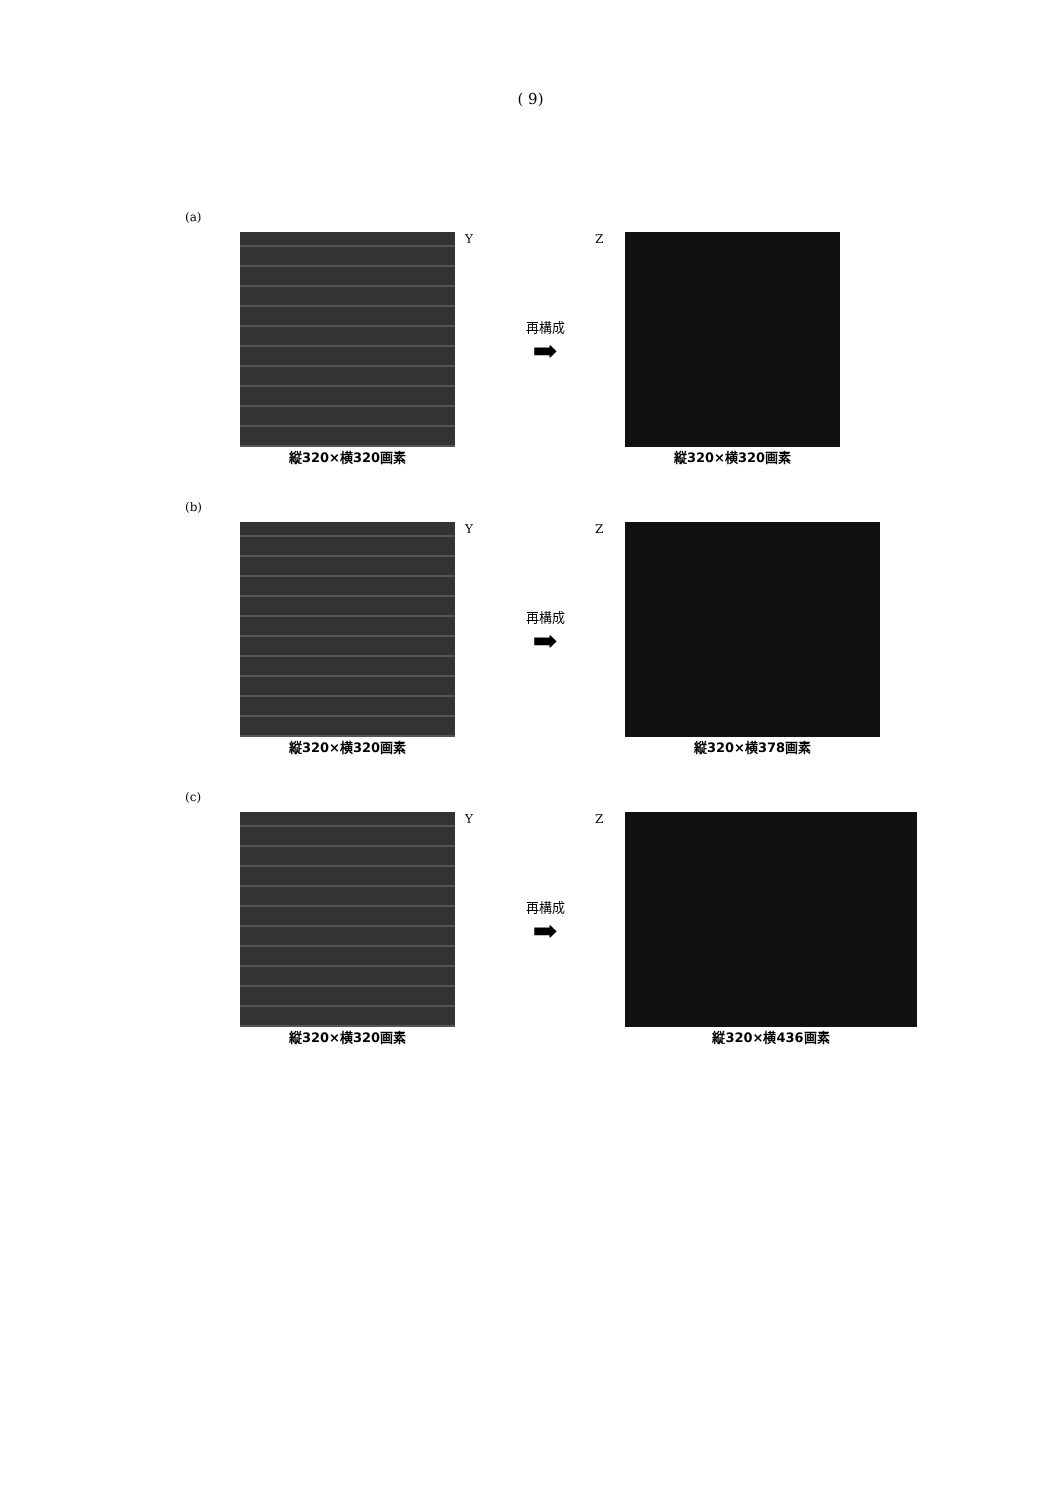( 9)
(a)
縦320×横320画素 Y
再構成
➡
Z 縦320×横320画素
(b)
縦320×横320画素 Y
再構成
➡
Z 縦320×横378画素
(c)
縦320×横320画素 Y
再構成
➡
Z 縦320×横436画素